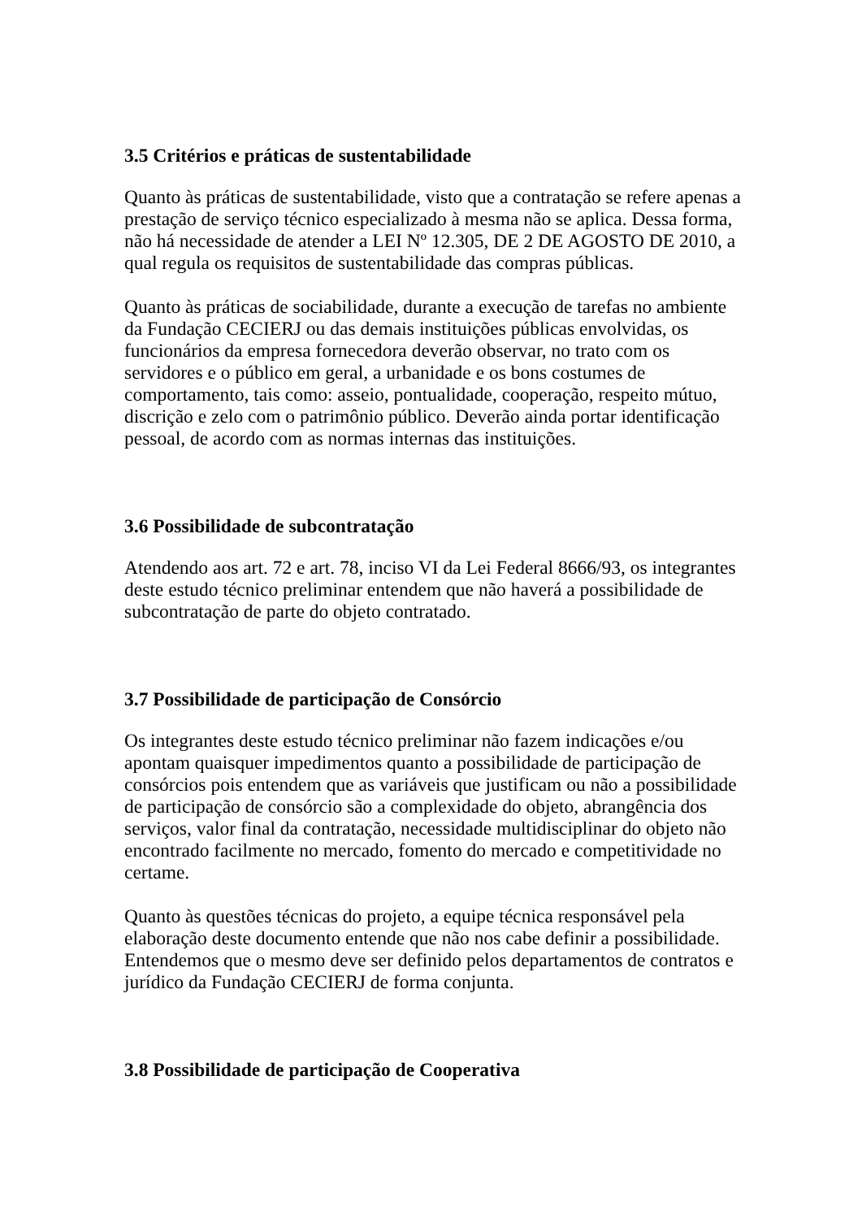3.5 Critérios e práticas de sustentabilidade
Quanto às práticas de sustentabilidade, visto que a contratação se refere apenas a prestação de serviço técnico especializado à mesma não se aplica. Dessa forma, não há necessidade de atender a LEI Nº 12.305, DE 2 DE AGOSTO DE 2010, a qual regula os requisitos de sustentabilidade das compras públicas.
Quanto às práticas de sociabilidade, durante a execução de tarefas no ambiente da Fundação CECIERJ ou das demais instituições públicas envolvidas, os funcionários da empresa fornecedora deverão observar, no trato com os servidores e o público em geral, a urbanidade e os bons costumes de comportamento, tais como: asseio, pontualidade, cooperação, respeito mútuo, discrição e zelo com o patrimônio público. Deverão ainda portar identificação pessoal, de acordo com as normas internas das instituições.
3.6 Possibilidade de subcontratação
Atendendo aos art. 72 e art. 78, inciso VI da Lei Federal 8666/93, os integrantes deste estudo técnico preliminar entendem que não haverá a possibilidade de subcontratação de parte do objeto contratado.
3.7 Possibilidade de participação de Consórcio
Os integrantes deste estudo técnico preliminar não fazem indicações e/ou apontam quaisquer impedimentos quanto a possibilidade de participação de consórcios pois entendem que as variáveis que justificam ou não a possibilidade de participação de consórcio são a complexidade do objeto, abrangência dos serviços, valor final da contratação, necessidade multidisciplinar do objeto não encontrado facilmente no mercado, fomento do mercado e competitividade no certame.
Quanto às questões técnicas do projeto, a equipe técnica responsável pela elaboração deste documento entende que não nos cabe definir a possibilidade. Entendemos que o mesmo deve ser definido pelos departamentos de contratos e jurídico da Fundação CECIERJ de forma conjunta.
3.8 Possibilidade de participação de Cooperativa